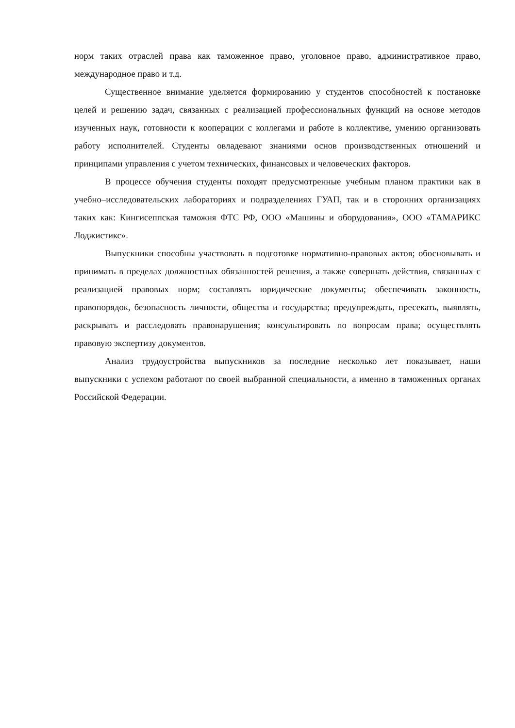норм таких отраслей права как таможенное право, уголовное право, административное право, международное право и т.д.
Существенное внимание уделяется формированию у студентов способностей к постановке целей и решению задач, связанных с реализацией профессиональных функций на основе методов изученных наук, готовности к кооперации с коллегами и работе в коллективе, умению организовать работу исполнителей. Студенты овладевают знаниями основ производственных отношений и принципами управления с учетом технических, финансовых и человеческих факторов.
В процессе обучения студенты походят предусмотренные учебным планом практики как в учебно–исследовательских лабораториях и подразделениях ГУАП, так и в сторонних организациях таких как: Кингисеппская таможня ФТС РФ, ООО «Машины и оборудования», ООО «ТАМАРИКС Лоджистикс».
Выпускники способны участвовать в подготовке нормативно-правовых актов; обосновывать и принимать в пределах должностных обязанностей решения, а также совершать действия, связанных с реализацией правовых норм; составлять юридические документы; обеспечивать законность, правопорядок, безопасность личности, общества и государства; предупреждать, пресекать, выявлять, раскрывать и расследовать правонарушения; консультировать по вопросам права; осуществлять правовую экспертизу документов.
Анализ трудоустройства выпускников за последние несколько лет показывает, наши выпускники с успехом работают по своей выбранной специальности, а именно в таможенных органах Российской Федерации.